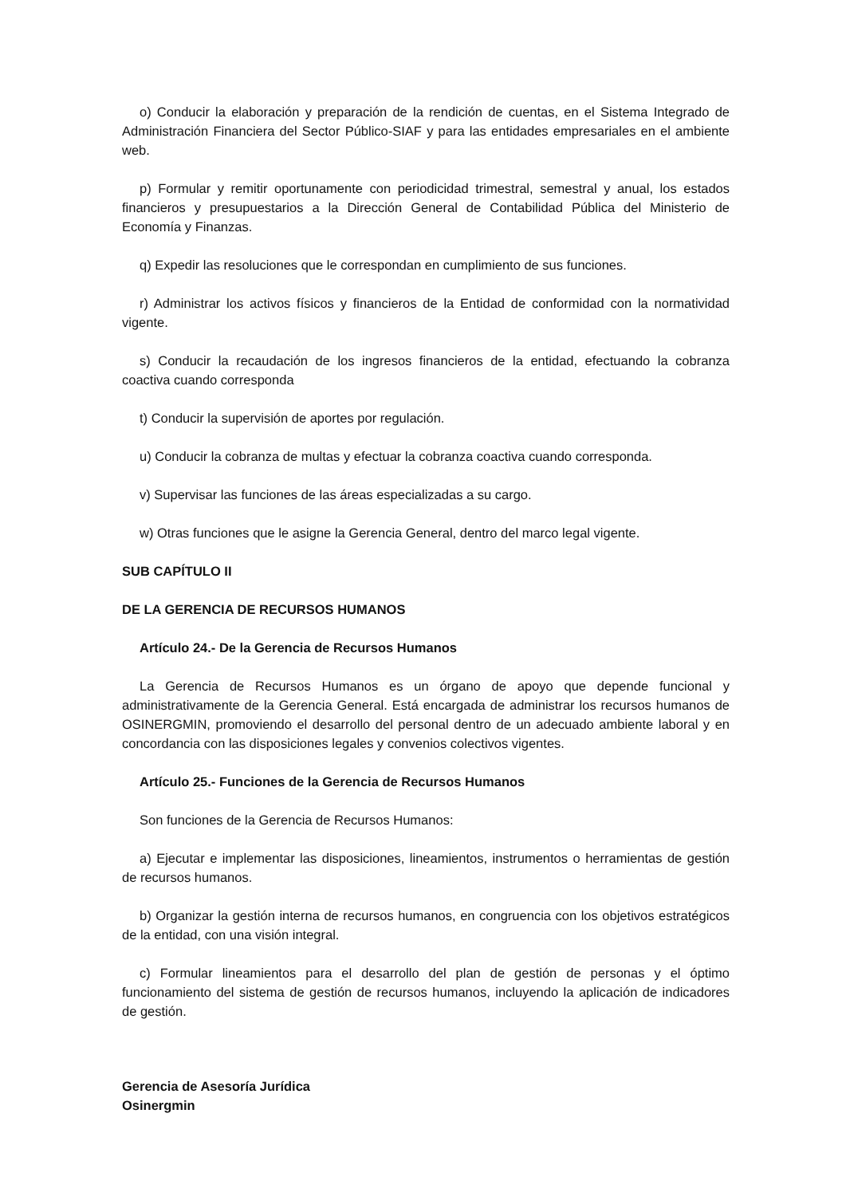o) Conducir la elaboración y preparación de la rendición de cuentas, en el Sistema Integrado de Administración Financiera del Sector Público-SIAF y para las entidades empresariales en el ambiente web.
p) Formular y remitir oportunamente con periodicidad trimestral, semestral y anual, los estados financieros y presupuestarios a la Dirección General de Contabilidad Pública del Ministerio de Economía y Finanzas.
q) Expedir las resoluciones que le correspondan en cumplimiento de sus funciones.
r) Administrar los activos físicos y financieros de la Entidad de conformidad con la normatividad vigente.
s) Conducir la recaudación de los ingresos financieros de la entidad, efectuando la cobranza coactiva cuando corresponda
t) Conducir la supervisión de aportes por regulación.
u) Conducir la cobranza de multas y efectuar la cobranza coactiva cuando corresponda.
v) Supervisar las funciones de las áreas especializadas a su cargo.
w) Otras funciones que le asigne la Gerencia General, dentro del marco legal vigente.
SUB CAPÍTULO II
DE LA GERENCIA DE RECURSOS HUMANOS
Artículo 24.- De la Gerencia de Recursos Humanos
La Gerencia de Recursos Humanos es un órgano de apoyo que depende funcional y administrativamente de la Gerencia General. Está encargada de administrar los recursos humanos de OSINERGMIN, promoviendo el desarrollo del personal dentro de un adecuado ambiente laboral y en concordancia con las disposiciones legales y convenios colectivos vigentes.
Artículo 25.- Funciones de la Gerencia de Recursos Humanos
Son funciones de la Gerencia de Recursos Humanos:
a) Ejecutar e implementar las disposiciones, lineamientos, instrumentos o herramientas de gestión de recursos humanos.
b) Organizar la gestión interna de recursos humanos, en congruencia con los objetivos estratégicos de la entidad, con una visión integral.
c) Formular lineamientos para el desarrollo del plan de gestión de personas y el óptimo funcionamiento del sistema de gestión de recursos humanos, incluyendo la aplicación de indicadores de gestión.
Gerencia de Asesoría Jurídica
Osinergmin